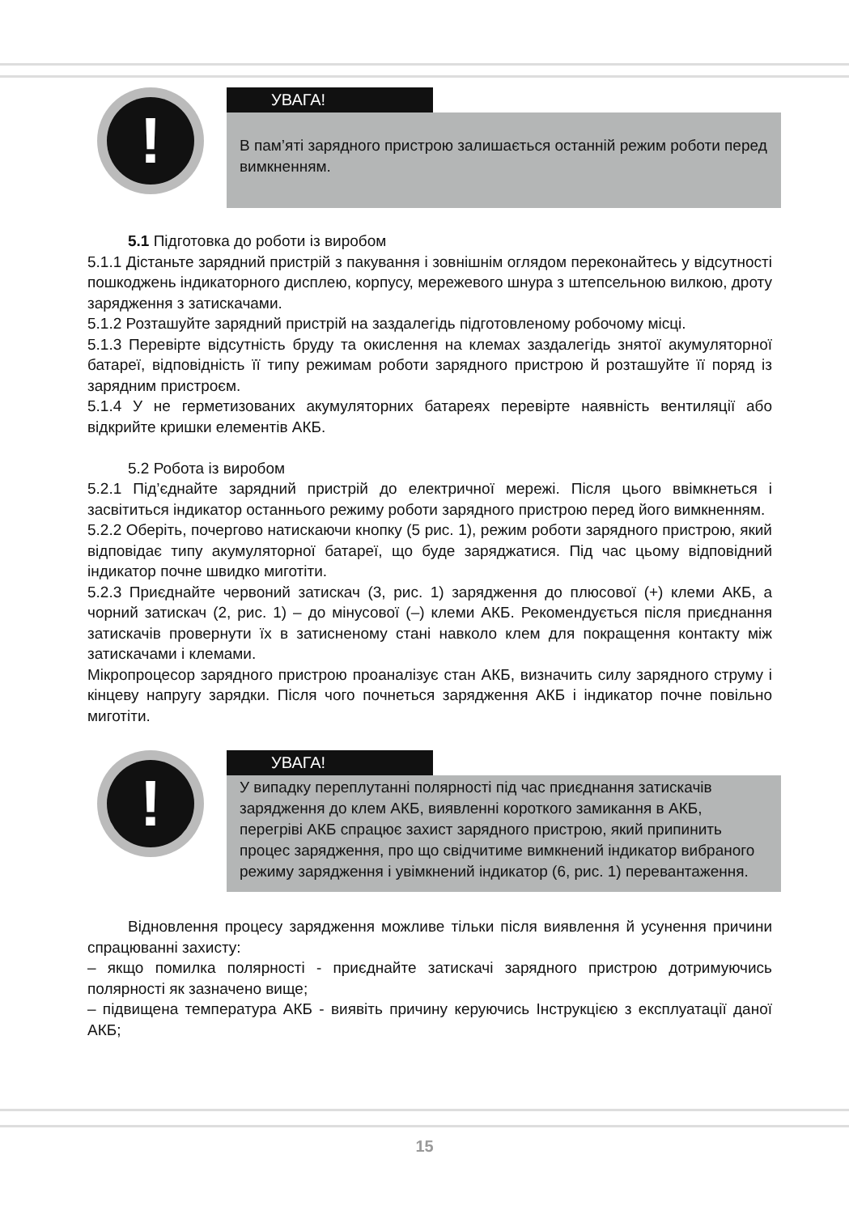!
УВАГА!
В пам’яті зарядного пристрою залишається останній режим роботи перед вимкненням.
5.1 Підготовка до роботи із виробом
5.1.1 Дістаньте зарядний пристрій з пакування і зовнішнім оглядом переконайтесь у відсутності пошкоджень індикаторного дисплею, корпусу, мережевого шнура з штепсельною вилкою, дроту зарядження з затискачами.
5.1.2 Розташуйте зарядний пристрій на заздалегідь підготовленому робочому місці.
5.1.3 Перевірте відсутність бруду та окислення на клемах заздалегідь знятої акумуляторної батареї, відповідність її типу режимам роботи зарядного пристрою й розташуйте її поряд із зарядним пристроєм.
5.1.4 У не герметизованих акумуляторних батареях перевірте наявність вентиляції або відкрийте кришки елементів АКБ.
5.2 Робота із виробом
5.2.1 Під’єднайте зарядний пристрій до електричної мережі. Після цього ввімкнеться і засвітиться індикатор останнього режиму роботи зарядного пристрою перед його вимкненням.
5.2.2 Оберіть, почергово натискаючи кнопку (5 рис. 1), режим роботи зарядного пристрою, який відповідає типу акумуляторної батареї, що буде заряджатися. Під час цьому відповідний індикатор почне швидко миготіти.
5.2.3 Приєднайте червоний затискач (3, рис. 1) зарядження до плюсової (+) клеми АКБ, а чорний затискач (2, рис. 1) – до мінусової (–) клеми АКБ. Рекомендується після приєднання затискачів провернути їх в затисненому стані навколо клем для покращення контакту між затискачами і клемами.
Мікропроцесор зарядного пристрою проаналізує стан АКБ, визначить силу зарядного струму і кінцеву напругу зарядки. Після чого почнеться зарядження АКБ і індикатор почне повільно миготіти.
!
УВАГА!
У випадку переплутанні полярності під час приєднання затискачів зарядження до клем АКБ, виявленні короткого замикання в АКБ, перегріві АКБ спрацює захист зарядного пристрою, який припинить процес зарядження, про що свідчитиме вимкнений індикатор вибраного режиму зарядження і увімкнений індикатор (6, рис. 1) перевантаження.
Відновлення процесу зарядження можливе тільки після виявлення й усунення причини спрацюванні захисту:
– якщо помилка полярності - приєднайте затискачі зарядного пристрою дотримуючись полярності як зазначено вище;
– підвищена температура АКБ - виявіть причину керуючись Інструкцією з експлуатації даної АКБ;
15